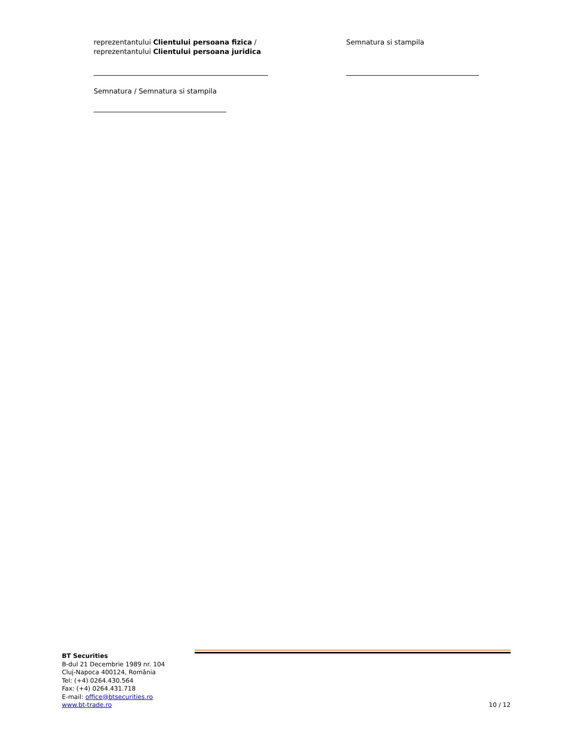reprezentantului Clientului persoana fizica /
reprezentantului Clientului persoana juridica
Semnatura / Semnatura si stampila
Semnatura si stampila
BT Securities
B-dul 21 Decembrie 1989 nr. 104
Cluj-Napoca 400124, România
Tel: (+4) 0264.430.564
Fax: (+4) 0264.431.718
E-mail: office@btsecurities.ro
www.bt-trade.ro
10 / 12